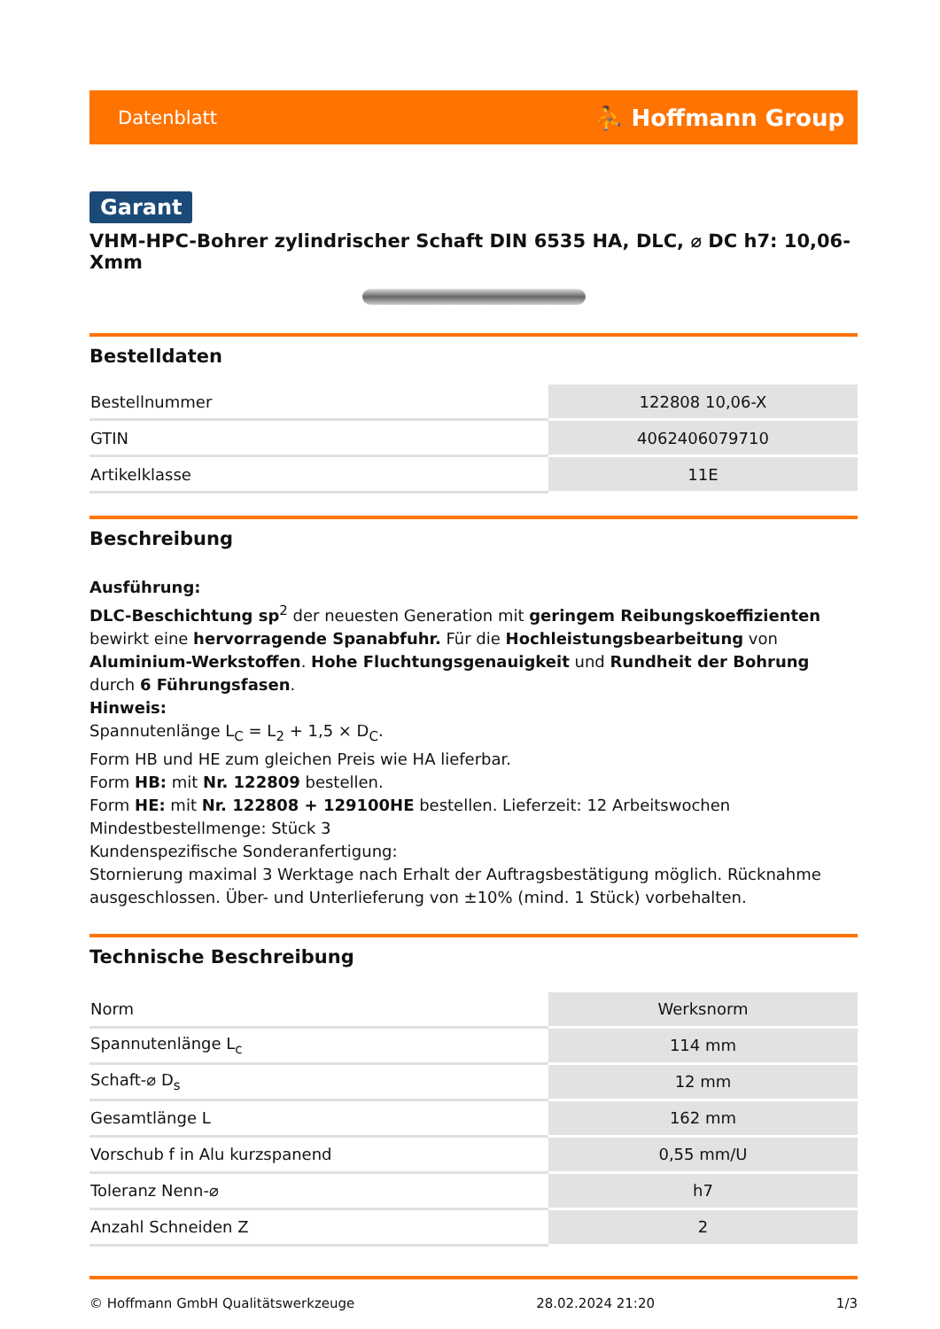Datenblatt ⛹ Hoffmann Group
Garant
VHM-HPC-Bohrer zylindrischer Schaft DIN 6535 HA, DLC, ⌀ DC h7: 10,06-Xmm
Bestelldaten
| Bestellnummer | 122808 10,06-X |
| GTIN | 4062406079710 |
| Artikelklasse | 11E |
Beschreibung
Ausführung:
DLC-Beschichtung sp<sup>2</sup> der neuesten Generation mit geringem Reibungskoeffizienten bewirkt eine hervorragende Spanabfuhr. Für die Hochleistungsbearbeitung von Aluminium-Werkstoffen. Hohe Fluchtungsgenauigkeit und Rundheit der Bohrung durch 6 Führungsfasen.
Hinweis:
Spannutenlänge L<sub>C</sub> = L<sub>2</sub> + 1,5 × D<sub>C</sub>.
Form HB und HE zum gleichen Preis wie HA lieferbar.
Form HB: mit Nr. 122809 bestellen.
Form HE: mit Nr. 122808 + 129100HE bestellen. Lieferzeit: 12 Arbeitswochen
Mindestbestellmenge: Stück 3
Kundenspezifische Sonderanfertigung:
Stornierung maximal 3 Werktage nach Erhalt der Auftragsbestätigung möglich. Rücknahme ausgeschlossen. Über- und Unterlieferung von ±10% (mind. 1 Stück) vorbehalten.
Technische Beschreibung
| Norm | Werksnorm |
| Spannutenlänge L<sub>c</sub> | 114 mm |
| Schaft-⌀ D<sub>s</sub> | 12 mm |
| Gesamtlänge L | 162 mm |
| Vorschub f in Alu kurzspanend | 0,55 mm/U |
| Toleranz Nenn-⌀ | h7 |
| Anzahl Schneiden Z | 2 |
© Hoffmann GmbH Qualitätswerkzeuge 28.02.2024 21:20 1/3